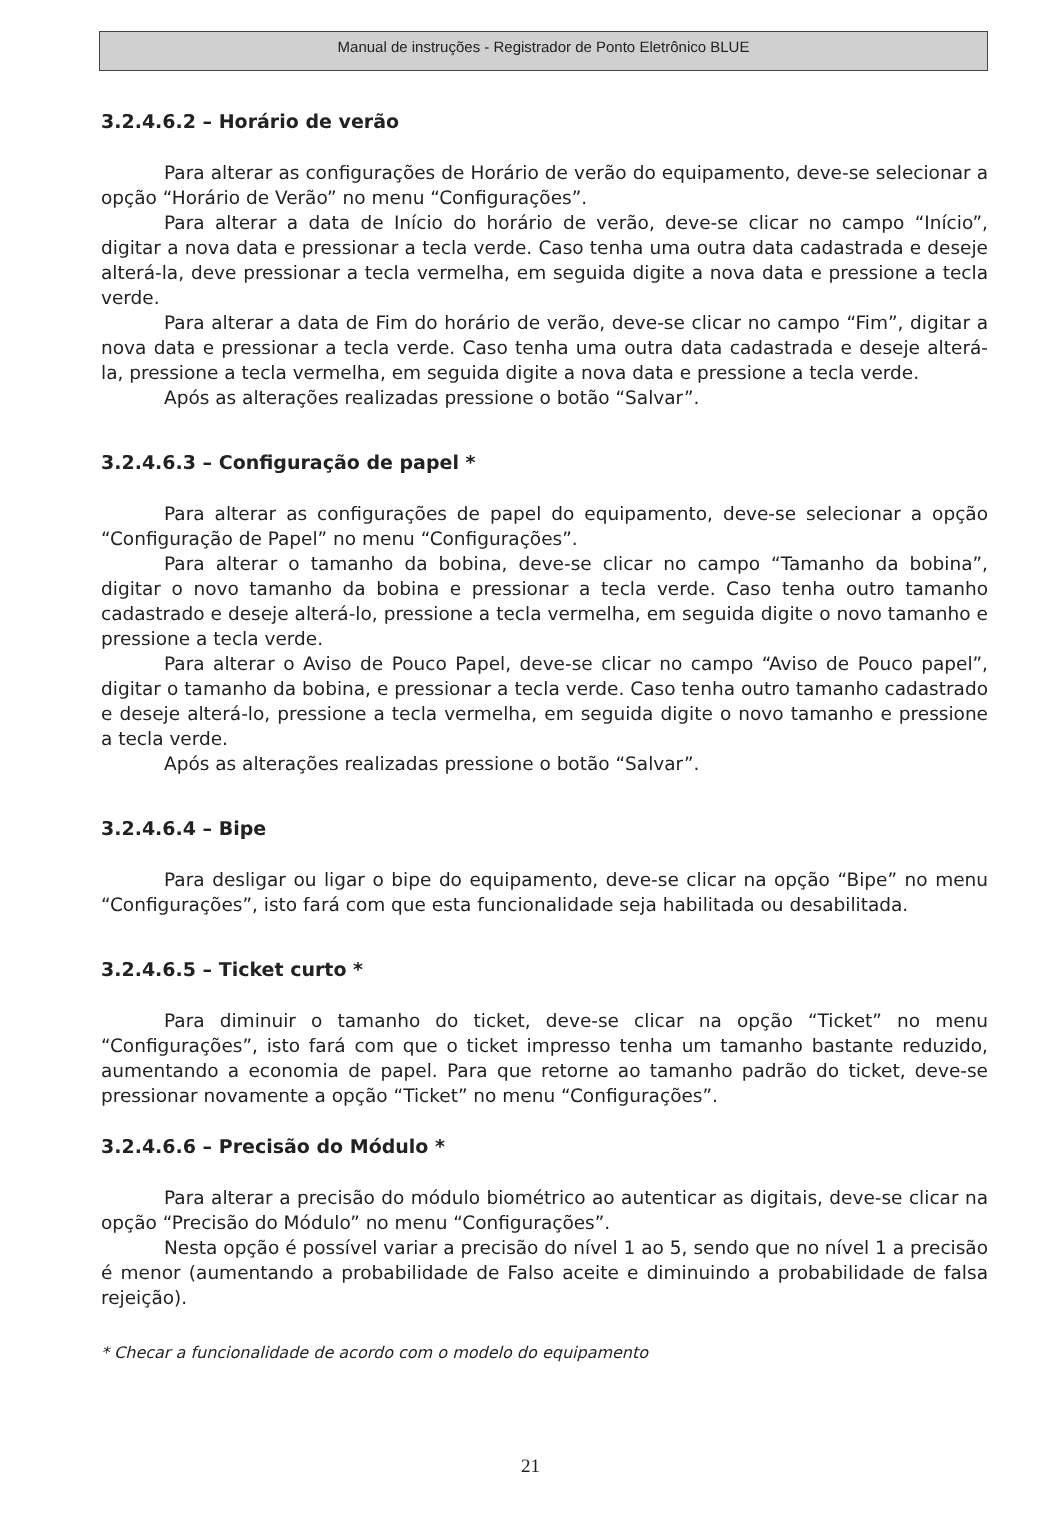Manual de instruções - Registrador de Ponto Eletrônico BLUE
3.2.4.6.2 – Horário de verão
Para alterar as configurações de Horário de verão do equipamento, deve-se selecionar a opção “Horário de Verão” no menu “Configurações”.
Para alterar a data de Início do horário de verão, deve-se clicar no campo “Início”, digitar a nova data e pressionar a tecla verde. Caso tenha uma outra data cadastrada e deseje alterá-la, deve pressionar a tecla vermelha, em seguida digite a nova data e pressione a tecla verde.
Para alterar a data de Fim do horário de verão, deve-se clicar no campo “Fim”, digitar a nova data e pressionar a tecla verde. Caso tenha uma outra data cadastrada e deseje alterá-la, pressione a tecla vermelha, em seguida digite a nova data e pressione a tecla verde.
Após as alterações realizadas pressione o botão “Salvar”.
3.2.4.6.3 – Configuração de papel *
Para alterar as configurações de papel do equipamento, deve-se selecionar a opção “Configuração de Papel” no menu “Configurações”.
Para alterar o tamanho da bobina, deve-se clicar no campo “Tamanho da bobina”, digitar o novo tamanho da bobina e pressionar a tecla verde. Caso tenha outro tamanho cadastrado e deseje alterá-lo, pressione a tecla vermelha, em seguida digite o novo tamanho e pressione a tecla verde.
Para alterar o Aviso de Pouco Papel, deve-se clicar no campo “Aviso de Pouco papel”, digitar o tamanho da bobina, e pressionar a tecla verde. Caso tenha outro tamanho cadastrado e deseje alterá-lo, pressione a tecla vermelha, em seguida digite o novo tamanho e pressione a tecla verde.
Após as alterações realizadas pressione o botão “Salvar”.
3.2.4.6.4 – Bipe
Para desligar ou ligar o bipe do equipamento, deve-se clicar na opção “Bipe” no menu “Configurações”, isto fará com que esta funcionalidade seja habilitada ou desabilitada.
3.2.4.6.5 – Ticket curto *
Para diminuir o tamanho do ticket, deve-se clicar na opção “Ticket” no menu “Configurações”, isto fará com que o ticket impresso tenha um tamanho bastante reduzido, aumentando a economia de papel. Para que retorne ao tamanho padrão do ticket, deve-se pressionar novamente a opção “Ticket” no menu “Configurações”.
3.2.4.6.6 – Precisão do Módulo *
Para alterar a precisão do módulo biométrico ao autenticar as digitais, deve-se clicar na opção “Precisão do Módulo” no menu “Configurações”.
Nesta opção é possível variar a precisão do nível 1 ao 5, sendo que no nível 1 a precisão é menor (aumentando a probabilidade de Falso aceite e diminuindo a probabilidade de falsa rejeição).
* Checar a funcionalidade de acordo com o modelo do equipamento
21